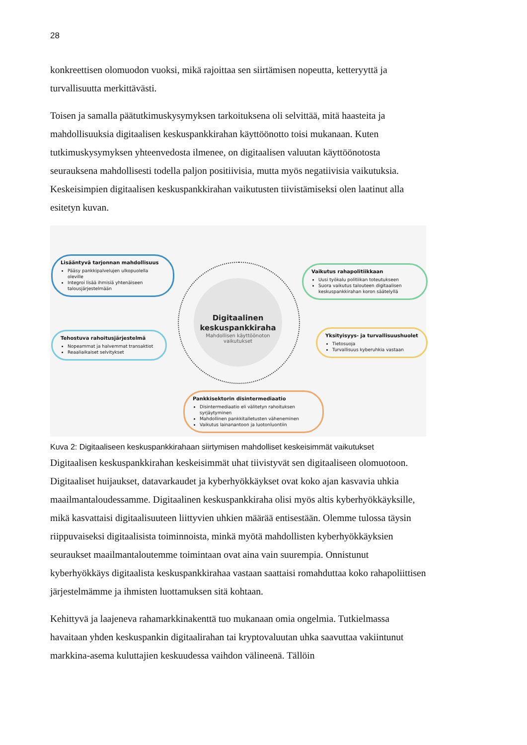28
konkreettisen olomuodon vuoksi, mikä rajoittaa sen siirtämisen nopeutta, ketteryyttä ja turvallisuutta merkittävästi.
Toisen ja samalla päätutkimuskysymyksen tarkoituksena oli selvittää, mitä haasteita ja mahdollisuuksia digitaalisen keskuspankkirahan käyttöönotto toisi mukanaan. Kuten tutkimuskysymyksen yhteenvedosta ilmenee, on digitaalisen valuutan käyttöönotosta seurauksena mahdollisesti todella paljon positiivisia, mutta myös negatiivisia vaikutuksia. Keskeisimpien digitaalisen keskuspankkirahan vaikutusten tiivistämiseksi olen laatinut alla esitetyn kuvan.
Digitaalinen
keskuspankkiraha
Mahdollisen käyttöönoton
vaikutukset
Lisääntyvä tarjonnan mahdollisuus
Pääsy pankkipalvelujen ulkopuolella oleville
Integroi lisää ihmisiä yhtenäiseen talousjärjestelmään
Vaikutus rahapolitiikkaan
Uusi työkalu politiikan toteutukseen
Suora vaikutus talouteen digitaalisen keskuspankkirahan koron säätelyllä
Tehostuva rahoitusjärjestelmä
Nopeammat ja halvemmat transaktiot
Reaaliaikaiset selvitykset
Yksityisyys- ja turvallisuushuolet
Tietosuoja
Turvallisuus kyberuhkia vastaan
Pankkisektorin disintermediaatio
Disintermediaatio eli välitetyn rahoituksen syrjäytyminen
Mahdollinen pankkitalletusten väheneminen
Vaikutus lainanantoon ja luotonluontiin
Kuva 2: Digitaaliseen keskuspankkirahaan siirtymisen mahdolliset keskeisimmät vaikutukset
Digitaalisen keskuspankkirahan keskeisimmät uhat tiivistyvät sen digitaaliseen olomuotoon. Digitaaliset huijaukset, datavarkaudet ja kyberhyökkäykset ovat koko ajan kasvavia uhkia maailmantaloudessamme. Digitaalinen keskuspankkiraha olisi myös altis kyberhyökkäyksille, mikä kasvattaisi digitaalisuuteen liittyvien uhkien määrää entisestään. Olemme tulossa täysin riippuvaiseksi digitaalisista toiminnoista, minkä myötä mahdollisten kyberhyökkäyksien seuraukset maailmantaloutemme toimintaan ovat aina vain suurempia. Onnistunut kyberhyökkäys digitaalista keskuspankkirahaa vastaan saattaisi romahduttaa koko rahapoliittisen järjestelmämme ja ihmisten luottamuksen sitä kohtaan.
Kehittyvä ja laajeneva rahamarkkinakenttä tuo mukanaan omia ongelmia. Tutkielmassa havaitaan yhden keskuspankin digitaalirahan tai kryptovaluutan uhka saavuttaa vakiintunut markkina-asema kuluttajien keskuudessa vaihdon välineenä. Tällöin